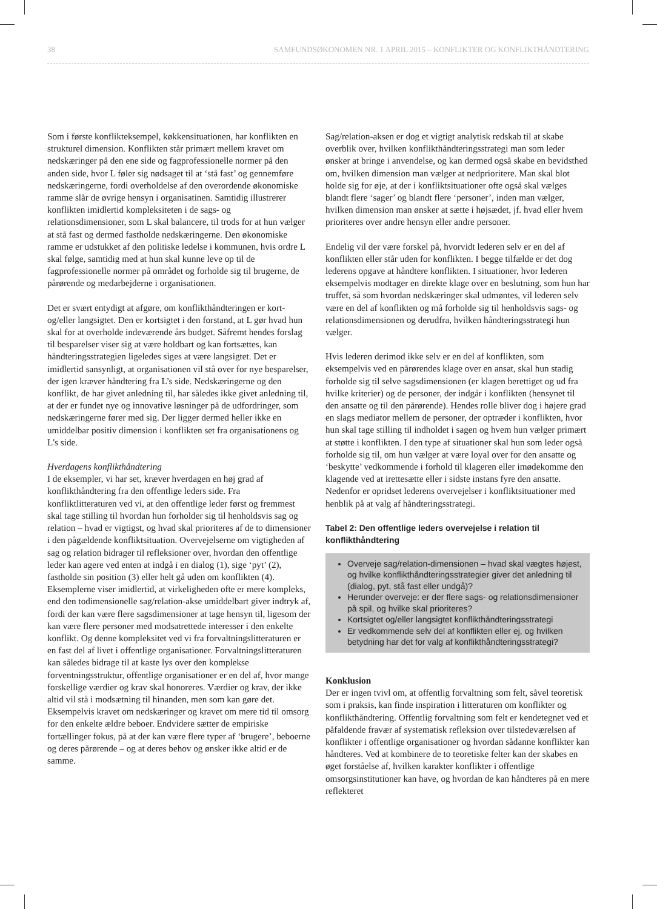38 SAMFUNDSØKONOMEN NR. 1 APRIL 2015 – KONFLIKTER OG KONFLIKTHÅNDTERING
Som i første konflikteksempel, køkkensituationen, har konflikten en strukturel dimension. Konflikten står primært mellem kravet om nedskæringer på den ene side og fagprofessionelle normer på den anden side, hvor L føler sig nødsaget til at ‘stå fast’ og gennemføre nedskæringerne, fordi overholdelse af den overordende økonomiske ramme slår de øvrige hensyn i organisatinen. Samtidig illustrerer konflikten imidlertid kompleksiteten i de sags- og relationsdimensioner, som L skal balancere, til trods for at hun vælger at stå fast og dermed fastholde nedskæringerne. Den økonomiske ramme er udstukket af den politiske ledelse i kommunen, hvis ordre L skal følge, samtidig med at hun skal kunne leve op til de fagprofessionelle normer på området og forholde sig til brugerne, de pårørende og medarbejderne i organisationen.
Det er svært entydigt at afgøre, om konflikthåndteringen er kort- og/eller langsigtet. Den er kortsigtet i den forstand, at L gør hvad hun skal for at overholde indeværende års budget. Såfremt hendes forslag til besparelser viser sig at være holdbart og kan fortsættes, kan håndteringsstrategien ligeledes siges at være langsigtet. Det er imidlertid sansynligt, at organisationen vil stå over for nye besparelser, der igen kræver håndtering fra L’s side. Nedskæringerne og den konflikt, de har givet anledning til, har således ikke givet anledning til, at der er fundet nye og innovative løsninger på de udfordringer, som nedskæringerne fører med sig. Der ligger dermed heller ikke en umiddelbar positiv dimension i konflikten set fra organisationens og L’s side.
Hverdagens konflikthåndtering
I de eksempler, vi har set, kræver hverdagen en høj grad af konflikthåndtering fra den offentlige leders side. Fra konfliktlitteraturen ved vi, at den offentlige leder først og fremmest skal tage stilling til hvordan hun forholder sig til henholdsvis sag og relation – hvad er vigtigst, og hvad skal prioriteres af de to dimensioner i den pågældende konfliktsituation. Overvejelserne om vigtigheden af sag og relation bidrager til refleksioner over, hvordan den offentlige leder kan agere ved enten at indgå i en dialog (1), sige ‘pyt’ (2), fastholde sin position (3) eller helt gå uden om konflikten (4). Eksemplerne viser imidlertid, at virkeligheden ofte er mere kompleks, end den todimensionelle sag/relation-akse umiddelbart giver indtryk af, fordi der kan være flere sagsdimensioner at tage hensyn til, ligesom der kan være flere personer med modsatrettede interesser i den enkelte konflikt. Og denne kompleksitet ved vi fra forvaltningslitteraturen er en fast del af livet i offentlige organisationer. Forvaltningslitteraturen kan således bidrage til at kaste lys over den komplekse forventningsstruktur, offentlige organisationer er en del af, hvor mange forskellige værdier og krav skal honoreres. Værdier og krav, der ikke altid vil stå i modsætning til hinanden, men som kan gøre det. Eksempelvis kravet om nedskæringer og kravet om mere tid til omsorg for den enkelte ældre beboer. Endvidere sætter de empiriske fortællinger fokus, på at der kan være flere typer af ‘brugere’, beboerne og deres pårørende – og at deres behov og ønsker ikke altid er de samme.
Sag/relation-aksen er dog et vigtigt analytisk redskab til at skabe overblik over, hvilken konflikthåndteringsstrategi man som leder ønsker at bringe i anvendelse, og kan dermed også skabe en bevidsthed om, hvilken dimension man vælger at nedprioritere. Man skal blot holde sig for øje, at der i konfliktsituationer ofte også skal vælges blandt flere ‘sager’ og blandt flere ‘personer’, inden man vælger, hvilken dimension man ønsker at sætte i højsædet, jf. hvad eller hvem prioriteres over andre hensyn eller andre personer.
Endelig vil der være forskel på, hvorvidt lederen selv er en del af konflikten eller står uden for konflikten. I begge tilfælde er det dog lederens opgave at håndtere konflikten. I situationer, hvor lederen eksempelvis modtager en direkte klage over en beslutning, som hun har truffet, så som hvordan nedskæringer skal udmøntes, vil lederen selv være en del af konflikten og må forholde sig til henholdsvis sags- og relationsdimensionen og derudfra, hvilken håndteringsstrategi hun vælger.
Hvis lederen derimod ikke selv er en del af konflikten, som eksempelvis ved en pårørendes klage over en ansat, skal hun stadig forholde sig til selve sagsdimensionen (er klagen berettiget og ud fra hvilke kriterier) og de personer, der indgår i konflikten (hensynet til den ansatte og til den pårørende). Hendes rolle bliver dog i højere grad en slags mediator mellem de personer, der optræder i konflikten, hvor hun skal tage stilling til indholdet i sagen og hvem hun vælger primært at støtte i konflikten. I den type af situationer skal hun som leder også forholde sig til, om hun vælger at være loyal over for den ansatte og ‘beskytte’ vedkommende i forhold til klageren eller imødekomme den klagende ved at irettesætte eller i sidste instans fyre den ansatte. Nedenfor er opridset lederens overvejelser i konfliktsituationer med henblik på at valg af håndteringsstrategi.
Tabel 2: Den offentlige leders overvejelse i relation til konflikthåndtering
Overveje sag/relation-dimensionen – hvad skal vægtes højest, og hvilke konflikthåndteringsstrategier giver det anledning til (dialog, pyt, stå fast eller undgå)?
Herunder overveje: er der flere sags- og relationsdimensioner på spil, og hvilke skal prioriteres?
Kortsigtet og/eller langsigtet konflikthåndteringsstrategi
Er vedkommende selv del af konflikten eller ej, og hvilken betydning har det for valg af konflikthåndteringsstrategi?
Konklusion
Der er ingen tvivl om, at offentlig forvaltning som felt, såvel teoretisk som i praksis, kan finde inspiration i litteraturen om konflikter og konflikthåndtering. Offentlig forvaltning som felt er kendetegnet ved et påfaldende fravær af systematisk refleksion over tilstedeværelsen af konflikter i offentlige organisationer og hvordan sådanne konflikter kan håndteres. Ved at kombinere de to teoretiske felter kan der skabes en øget forståelse af, hvilken karakter konflikter i offentlige omsorgsinstitutioner kan have, og hvordan de kan håndteres på en mere reflekteret